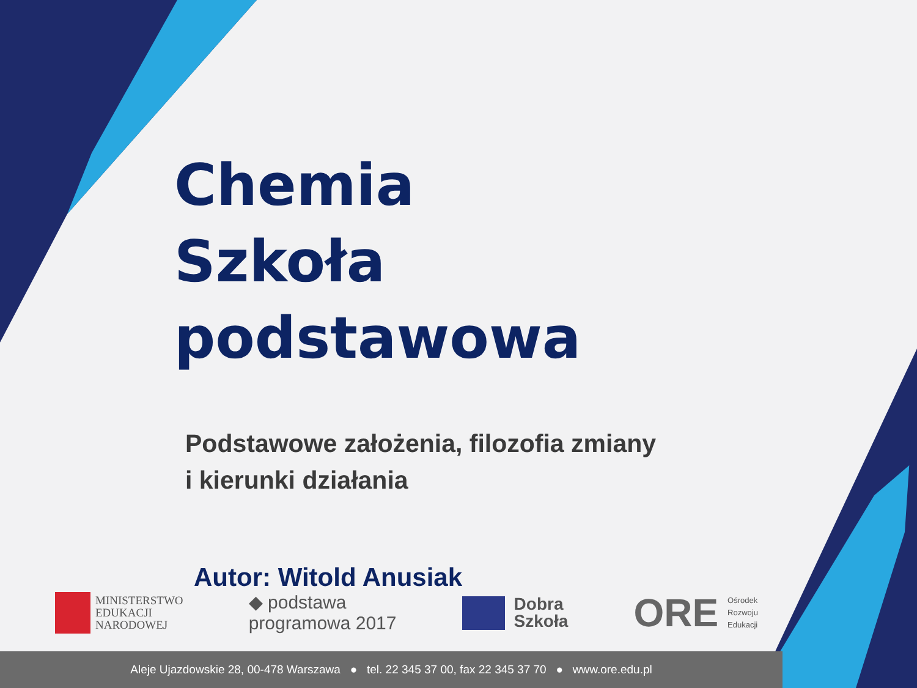Chemia
Szkoła podstawowa
Podstawowe założenia, filozofia zmiany
i kierunki działania
Autor: Witold Anusiak
MINISTERSTWO
EDUKACJI
NARODOWEJ
◆ podstawa
programowa 2017
Dobra
Szkoła
ORE
Ośrodek
Rozwoju
Edukacji
Aleje Ujazdowskie 28, 00-478 Warszawa ● tel. 22 345 37 00, fax 22 345 37 70 ● www.ore.edu.pl